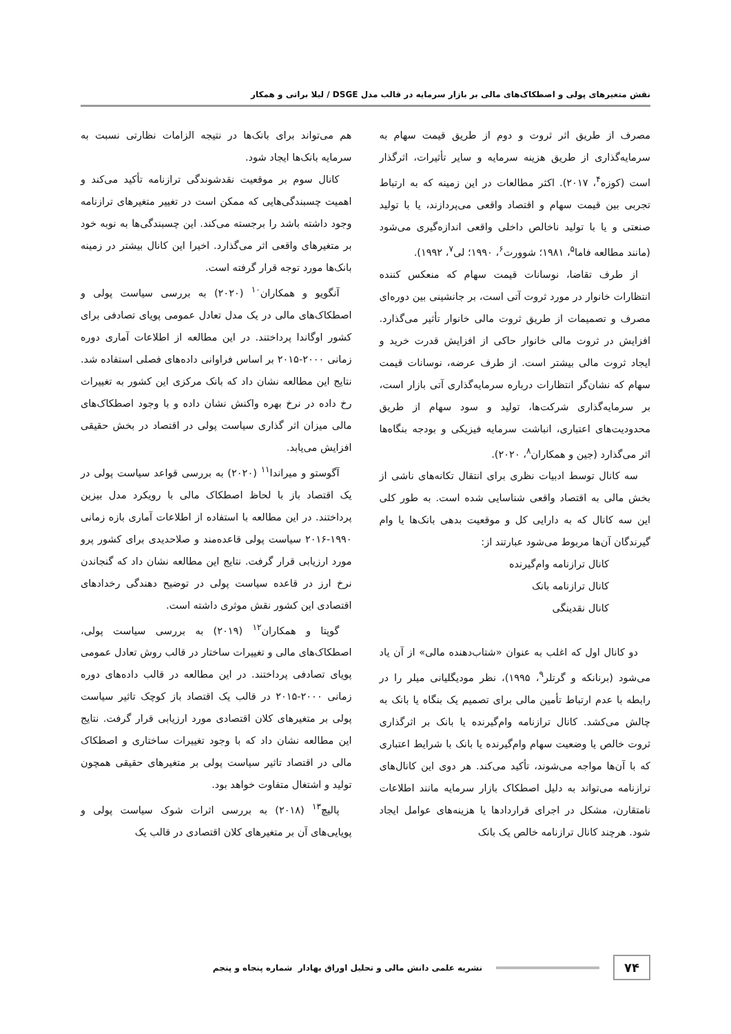نقش متغیرهای پولی و اصطکاک‌های مالی بر بازار سرمایه در قالب مدل DSGE / لیلا براتی و همکار
مصرف از طریق اثر ثروت و دوم از طریق قیمت سهام به سرمایه‌گذاری از طریق هزینه سرمایه و سایر تأثیرات، اثرگذار است (کوزه<sup>۴</sup>، ۲۰۱۷). اکثر مطالعات در این زمینه که به ارتباط تجربی بین قیمت سهام و اقتصاد واقعی می‌پردازند، یا با تولید صنعتی و یا با تولید ناخالص داخلی واقعی اندازه‌گیری می‌شود (مانند مطالعه فاما<sup>۵</sup>، ۱۹۸۱؛ شوورت<sup>۶</sup>، ۱۹۹۰؛ لی<sup>۷</sup>، ۱۹۹۲).
از طرف تقاضا، نوسانات قیمت سهام که منعکس کننده انتظارات خانوار در مورد ثروت آتی است، بر جانشینی بین دوره‌ای مصرف و تصمیمات از طریق ثروت مالی خانوار تأثیر می‌گذارد. افزایش در ثروت مالی خانوار حاکی از افزایش قدرت خرید و ایجاد ثروت مالی بیشتر است. از طرف عرضه، نوسانات قیمت سهام که نشان‌گر انتظارات درباره سرمایه‌گذاری آتی بازار است، بر سرمایه‌گذاری شرکت‌ها، تولید و سود سهام از طریق محدودیت‌های اعتباری، انباشت سرمایه فیزیکی و بودجه بنگاه‌ها اثر می‌گذارد (جین و همکاران<sup>۸</sup>، ۲۰۲۰).
سه کانال توسط ادبیات نظری برای انتقال تکانه‌های ناشی از بخش مالی به اقتصاد واقعی شناسایی شده است. به طور کلی این سه کانال که به دارایی کل و موقعیت بدهی بانک‌ها یا وام گیرندگان آن‌ها مربوط می‌شود عبارتند از:
کانال ترازنامه وام‌گیرنده
کانال ترازنامه بانک
کانال نقدینگی
دو کانال اول که اغلب به عنوان «شتاب‌دهنده مالی» از آن یاد می‌شود (برنانکه و گرتلر<sup>۹</sup>، ۱۹۹۵)، نظر مودیگلیانی میلر را در رابطه با عدم ارتباط تأمین مالی برای تصمیم یک بنگاه یا بانک به چالش می‌کشد. کانال ترازنامه وام‌گیرنده یا بانک بر اثرگذاری ثروت خالص یا وضعیت سهام وام‌گیرنده یا بانک با شرایط اعتباری که با آن‌ها مواجه می‌شوند، تأکید می‌کند. هر دوی این کانال‌های ترازنامه می‌تواند به دلیل اصطکاک بازار سرمایه مانند اطلاعات نامتقارن، مشکل در اجرای قراردادها یا هزینه‌های عوامل ایجاد شود. هرچند کانال ترازنامه خالص یک بانک
هم می‌تواند برای بانک‌ها در نتیجه الزامات نظارتی نسبت به سرمایه بانک‌ها ایجاد شود.
کانال سوم بر موقعیت نقدشوندگی ترازنامه تأکید می‌کند و اهمیت چسبندگی‌هایی که ممکن است در تغییر متغیرهای ترازنامه وجود داشته باشد را برجسته می‌کند. این چسبندگی‌ها به نوبه خود بر متغیرهای واقعی اثر می‌گذارد. اخیرا این کانال بیشتر در زمینه بانک‌ها مورد توجه قرار گرفته است.
آنگویو و همکاران<sup>۱۰</sup> (۲۰۲۰) به بررسی سیاست پولی و اصطکاک‌های مالی در یک مدل تعادل عمومی پویای تصادفی برای کشور اوگاندا پرداختند. در این مطالعه از اطلاعات آماری دوره زمانی ۲۰۰۰-۲۰۱۵ بر اساس فراوانی داده‌های فصلی استفاده شد. نتایج این مطالعه نشان داد که بانک مرکزی این کشور به تغییرات رخ داده در نرخ بهره واکنش نشان داده و با وجود اصطکاک‌های مالی میزان اثر گذاری سیاست پولی در اقتصاد در بخش حقیقی افزایش می‌یابد.
آگوستو و میراندا<sup>۱۱</sup> (۲۰۲۰) به بررسی قواعد سیاست پولی در یک اقتصاد باز با لحاظ اصطکاک مالی با رویکرد مدل بیزین پرداختند. در این مطالعه با استفاده از اطلاعات آماری بازه زمانی ۱۹۹۰-۲۰۱۶ سیاست پولی قاعده‌مند و صلاحدیدی برای کشور پرو مورد ارزیابی قرار گرفت. نتایج این مطالعه نشان داد که گنجاندن نرخ ارز در قاعده سیاست پولی در توضیح دهندگی رخدادهای اقتصادی این کشور نقش موثری داشته است.
گوپتا و همکاران<sup>۱۲</sup> (۲۰۱۹) به بررسی سیاست پولی، اصطکاک‌های مالی و تغییرات ساختار در قالب روش تعادل عمومی پویای تصادفی پرداختند. در این مطالعه در قالب داده‌های دوره زمانی ۲۰۰۰-۲۰۱۵ در قالب یک اقتصاد باز کوچک تاثیر سیاست پولی بر متغیرهای کلان اقتصادی مورد ارزیابی قرار گرفت. نتایج این مطالعه نشان داد که با وجود تغییرات ساختاری و اصطکاک مالی در اقتصاد تاثیر سیاست پولی بر متغیرهای حقیقی همچون تولید و اشتغال متفاوت خواهد بود.
پالیچ<sup>۱۳</sup> (۲۰۱۸) به بررسی اثرات شوک سیاست پولی و پویایی‌های آن بر متغیرهای کلان اقتصادی در قالب یک
۷۴ نشریه علمی دانش مالی و تحلیل اوراق بهادار شماره پنجاه و پنجم